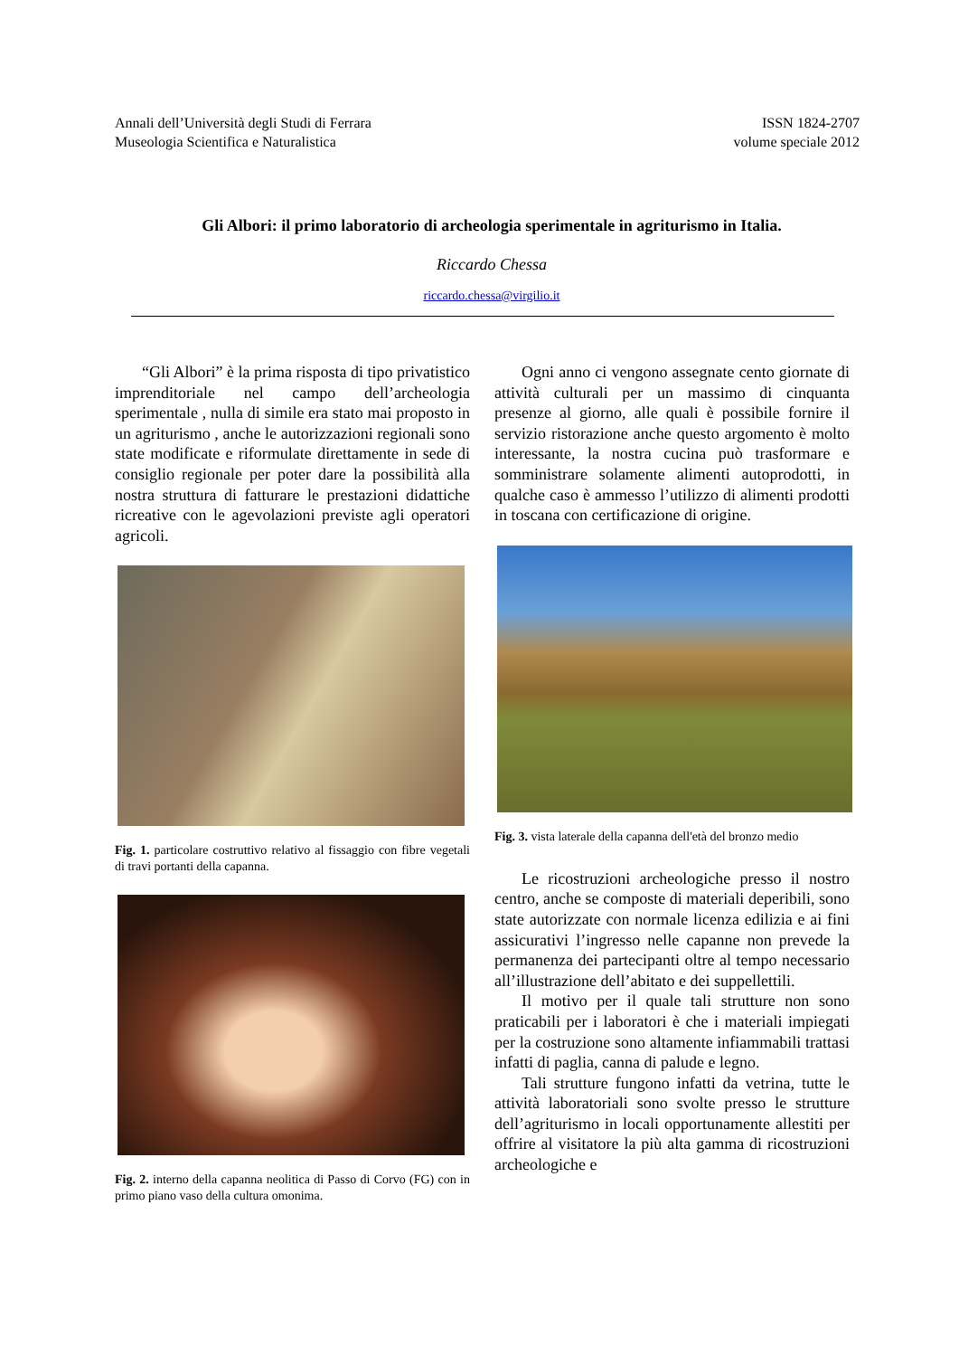Annali dell’Università degli Studi di Ferrara
Museologia Scientifica e Naturalistica
ISSN 1824-2707
volume speciale 2012
Gli Albori: il primo laboratorio di archeologia sperimentale in agriturismo in Italia.
Riccardo Chessa
riccardo.chessa@virgilio.it
“Gli Albori” è la prima risposta di tipo privatistico imprenditoriale nel campo dell’archeologia sperimentale , nulla di simile era stato mai proposto in un agriturismo , anche le autorizzazioni regionali sono state modificate e riformulate direttamente in sede di consiglio regionale per poter dare la possibilità alla nostra struttura di fatturare le prestazioni didattiche ricreative con le agevolazioni previste agli operatori agricoli.
Fig. 1. particolare costruttivo relativo al fissaggio con fibre vegetali di travi portanti della capanna.
Fig. 2. interno della capanna neolitica di Passo di Corvo (FG) con in primo piano vaso della cultura omonima.
Ogni anno ci vengono assegnate cento giornate di attività culturali per un massimo di cinquanta presenze al giorno, alle quali è possibile fornire il servizio ristorazione anche questo argomento è molto interessante, la nostra cucina può trasformare e somministrare solamente alimenti autoprodotti, in qualche caso è ammesso l’utilizzo di alimenti prodotti in toscana con certificazione di origine.
Fig. 3. vista laterale della capanna dell'età del bronzo medio
Le ricostruzioni archeologiche presso il nostro centro, anche se composte di materiali deperibili, sono state autorizzate con normale licenza edilizia e ai fini assicurativi l’ingresso nelle capanne non prevede la permanenza dei partecipanti oltre al tempo necessario all’illustrazione dell’abitato e dei suppellettili.
Il motivo per il quale tali strutture non sono praticabili per i laboratori è che i materiali impiegati per la costruzione sono altamente infiammabili trattasi infatti di paglia, canna di palude e legno.
Tali strutture fungono infatti da vetrina, tutte le attività laboratoriali sono svolte presso le strutture dell’agriturismo in locali opportunamente allestiti per offrire al visitatore la più alta gamma di ricostruzioni archeologiche e